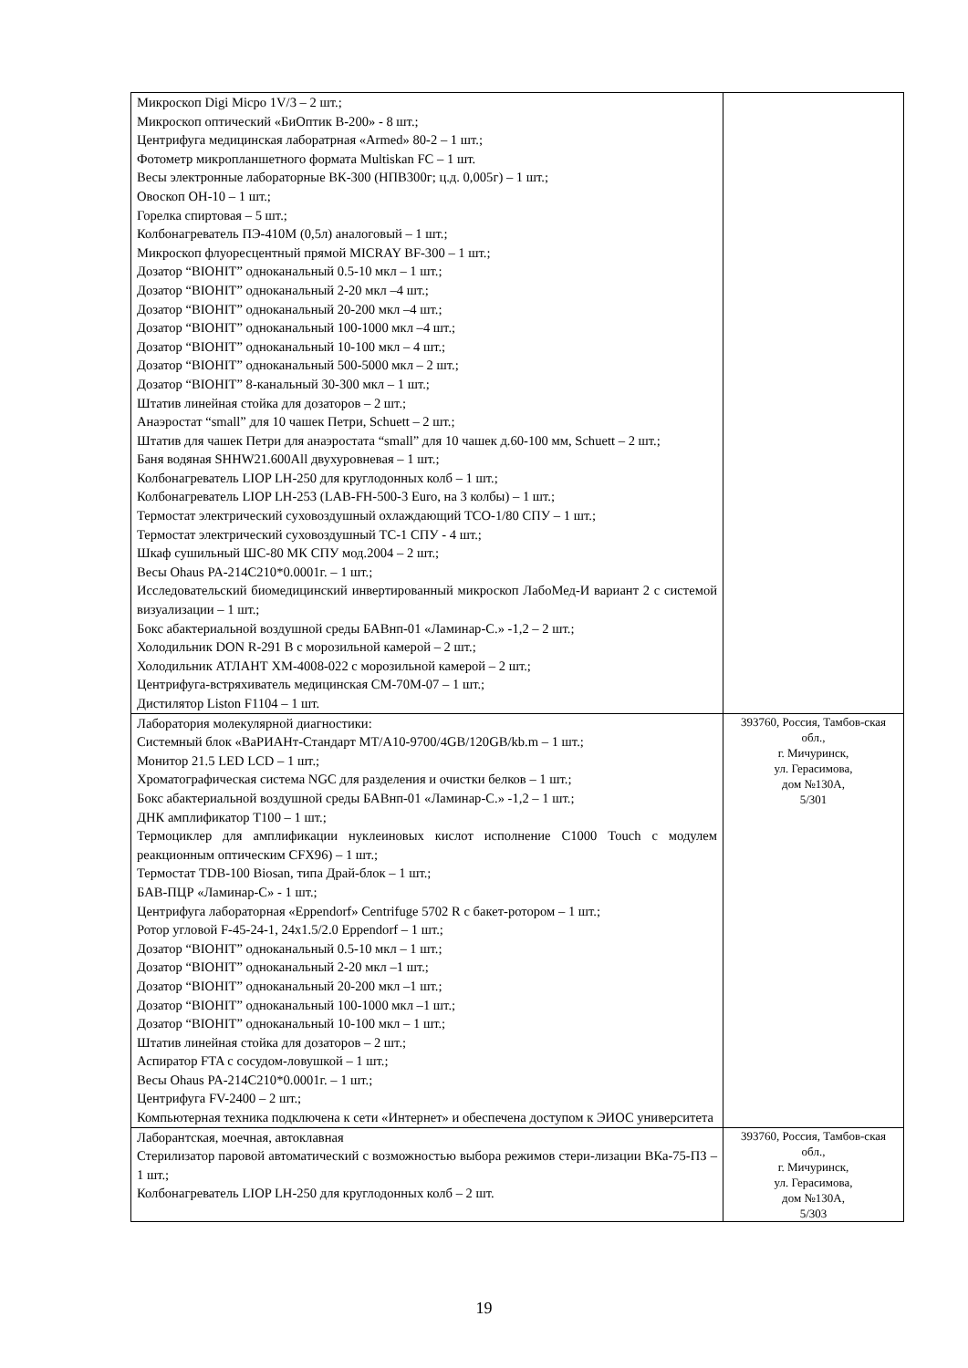| Микроскоп Digi Micpo 1V/3 – 2 шт.; Микроскоп оптический «БиОптик В-200» - 8 шт.; Центрифуга медицинская лаборатрная «Armed» 80-2 – 1 шт.; Фотометр микропланшетного формата Multiskan FC – 1 шт. Весы электронные лабораторные ВК-300 (НПВ300г; ц.д. 0,005г) – 1 шт.; Овоскоп ОН-10 – 1 шт.; Горелка спиртовая – 5 шт.; Колбонагреватель ПЭ-410М (0,5л) аналоговый – 1 шт.; Микроскоп флуоресцентный прямой MICRAY BF-300 – 1 шт.; Дозатор “BIOHIT” одноканальный 0.5-10 мкл – 1 шт.; Дозатор “BIOHIT” одноканальный 2-20 мкл –4 шт.; Дозатор “BIOHIT” одноканальный 20-200 мкл –4 шт.; Дозатор “BIOHIT” одноканальный 100-1000 мкл –4 шт.; Дозатор “BIOHIT” одноканальный 10-100 мкл – 4 шт.; Дозатор “BIOHIT” одноканальный 500-5000 мкл – 2 шт.; Дозатор “BIOHIT” 8-канальный 30-300 мкл – 1 шт.; Штатив линейная стойка для дозаторов – 2 шт.; Анаэростат “small” для 10 чашек Петри, Schuett – 2 шт.; Штатив для чашек Петри для анаэростата “small” для 10 чашек д.60-100 мм, Schuett – 2 шт.; Баня водяная SHHW21.600All двухуровневая – 1 шт.; Колбонагреватель LIOP LH-250 для круглодонных колб – 1 шт.; Колбонагреватель LIOP LH-253 (LAB-FH-500-3 Euro, на 3 колбы) – 1 шт.; Термостат электрический суховоздушный охлаждающий ТСО-1/80 СПУ – 1 шт.; Термостат электрический суховоздушный ТС-1 СПУ - 4 шт.; Шкаф сушильный ШС-80 МК СПУ мод.2004 – 2 шт.; Весы Ohaus PA-214C210*0.0001г. – 1 шт.; Исследовательский биомедицинский инвертированный микроскоп ЛабоМед-И вариант 2 с системой визуализации – 1 шт.; Бокс абактериальной воздушной среды БАВнп-01 «Ламинар-С.» -1,2 – 2 шт.; Холодильник DON R-291 B с морозильной камерой – 2 шт.; Холодильник АТЛАНТ ХМ-4008-022 с морозильной камерой – 2 шт.; Центрифуга-встряхиватель медицинская СМ-70М-07 – 1 шт.; Дистилятор Liston F1104 – 1 шт. | |
| Лаборатория молекулярной диагностики: Системный блок «ВаРИАНт-Стандарт MT/A10-9700/4GB/120GB/kb.m – 1 шт.; Монитор 21.5 LED LCD – 1 шт.; Хроматографическая система NGC для разделения и очистки белков – 1 шт.; Бокс абактериальной воздушной среды БАВнп-01 «Ламинар-С.» -1,2 – 1 шт.; ДНК амплификатор Т100 – 1 шт.; Термоциклер для амплификации нуклеиновых кислот исполнение С1000 Touch с модулем реакционным оптическим CFX96) – 1 шт.; Термостат TDB-100 Biosan, типа Драй-блок – 1 шт.; БАВ-ПЦР «Ламинар-С» - 1 шт.; Центрифуга лабораторная «Eppendorf» Centrifuge 5702 R с бакет-ротором – 1 шт.; Ротор угловой F-45-24-1, 24x1.5/2.0 Eppendorf – 1 шт.; Дозатор “BIOHIT” одноканальный 0.5-10 мкл – 1 шт.; Дозатор “BIOHIT” одноканальный 2-20 мкл –1 шт.; Дозатор “BIOHIT” одноканальный 20-200 мкл –1 шт.; Дозатор “BIOHIT” одноканальный 100-1000 мкл –1 шт.; Дозатор “BIOHIT” одноканальный 10-100 мкл – 1 шт.; Штатив линейная стойка для дозаторов – 2 шт.; Аспиратор FTA с сосудом-ловушкой – 1 шт.; Весы Ohaus PA-214C210*0.0001г. – 1 шт.; Центрифуга FV-2400 – 2 шт.; Компьютерная техника подключена к сети «Интернет» и обеспечена доступом к ЭИОС университета | 393760, Россия, Тамбов-ская обл., г. Мичуринск, ул. Герасимова, дом №130А, 5/301 |
| Лаборантская, моечная, автоклавная Стерилизатор паровой автоматический с возможностью выбора режимов стери-лизации ВКа-75-ПЗ – 1 шт.; Колбонагреватель LIOP LH-250 для круглодонных колб – 2 шт. | 393760, Россия, Тамбов-ская обл., г. Мичуринск, ул. Герасимова, дом №130А, 5/303 |
19